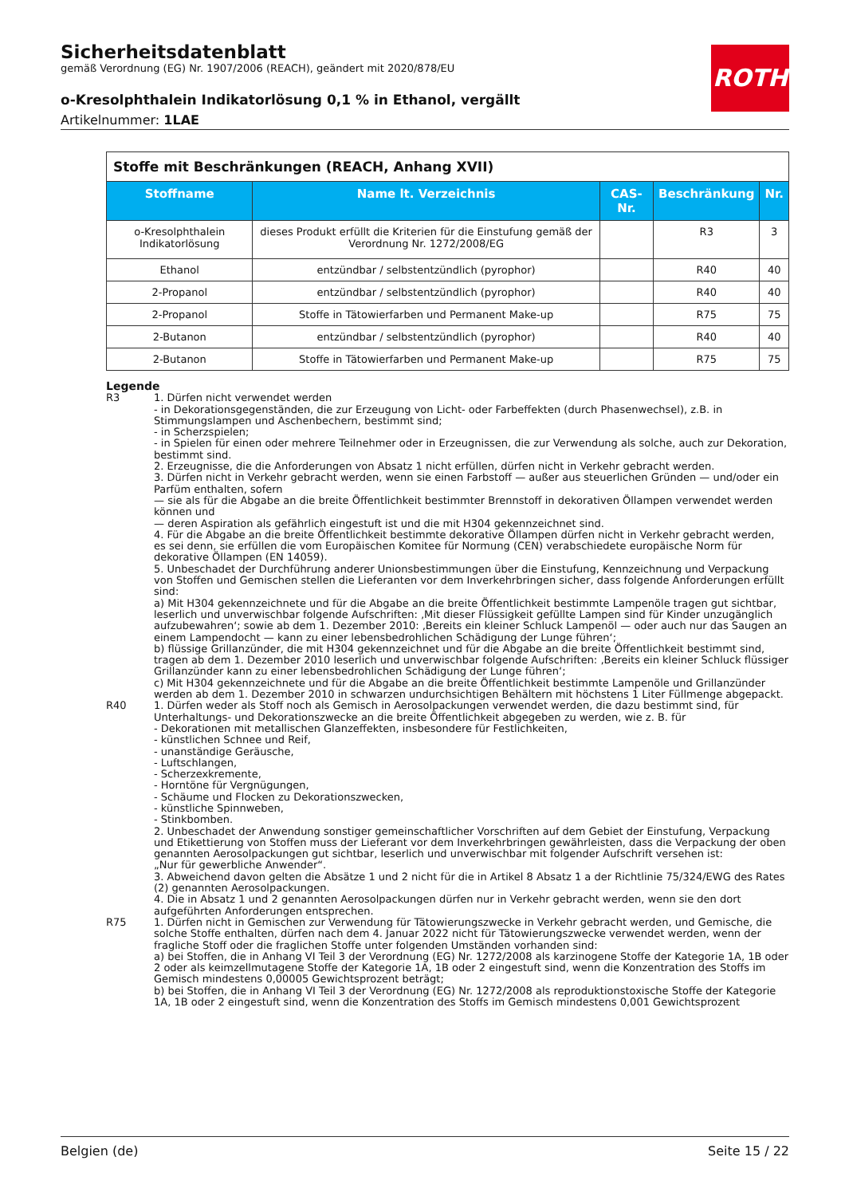ROTH
Sicherheitsdatenblatt
gemäß Verordnung (EG) Nr. 1907/2006 (REACH), geändert mit 2020/878/EU
o-Kresolphthalein Indikatorlösung 0,1 % in Ethanol, vergällt
Artikelnummer: 1LAE
| Stoffe mit Beschränkungen (REACH, Anhang XVII) | | | | |
| Stoffname | Name lt. Verzeichnis | CAS-Nr. | Beschränkung | Nr. |
| o-Kresolphthalein Indikatorlösung | dieses Produkt erfüllt die Kriterien für die Einstufung gemäß der Verord­nung Nr. 1272/2008/EG | | R3 | 3 |
| Ethanol | entzündbar / selbstentzündlich (pyro­phor) | | R40 | 40 |
| 2-Propanol | entzündbar / selbstentzündlich (pyro­phor) | | R40 | 40 |
| 2-Propanol | Stoffe in Tätowierfarben und Perma­nent Make-up | | R75 | 75 |
| 2-Butanon | entzündbar / selbstentzündlich (pyro­phor) | | R40 | 40 |
| 2-Butanon | Stoffe in Tätowierfarben und Perma­nent Make-up | | R75 | 75 |
Legende
R3 1. Dürfen nicht verwendet werden
- in Dekorationsgegenständen, die zur Erzeugung von Licht- oder Farbeffekten (durch Phasenwechsel), z.B. in Stimmungslampen und Aschenbechern, bestimmt sind;
- in Scherzspielen;
- in Spielen für einen oder mehrere Teilnehmer oder in Erzeugnissen, die zur Verwendung als solche, auch zur Dekoration, bestimmt sind.
2. Erzeugnisse, die die Anforderungen von Absatz 1 nicht erfüllen, dürfen nicht in Verkehr gebracht werden.
3. Dürfen nicht in Verkehr gebracht werden, wenn sie einen Farbstoff — außer aus steuerlichen Gründen — und/oder ein Parfüm enthalten, sofern
— sie als für die Abgabe an die breite Öffentlichkeit bestimmter Brennstoff in dekorativen Öllampen verwendet werden können und
— deren Aspiration als gefährlich eingestuft ist und die mit H304 gekennzeichnet sind.
4. Für die Abgabe an die breite Öffentlichkeit bestimmte dekorative Öllampen dürfen nicht in Verkehr gebracht werden, es sei denn, sie erfüllen die vom Europäischen Komitee für Normung (CEN) verabschiedete europäische Norm für dekorative Öllampen (EN 14059).
5. Unbeschadet der Durchführung anderer Unionsbestimmungen über die Einstufung, Kennzeichnung und Verpackung von Stoffen und Gemischen stellen die Lieferanten vor dem Inverkehrbringen sicher, dass folgende Anforderungen erfüllt sind:
a) Mit H304 gekennzeichnete und für die Abgabe an die breite Öffentlichkeit bestimmte Lampenöle tragen gut sichtbar, leserlich und unverwischbar folgende Aufschriften: ‚Mit dieser Flüssigkeit gefüllte Lampen sind für Kinder unzugänglich aufzubewahren‘; sowie ab dem 1. Dezember 2010: ‚Bereits ein kleiner Schluck Lampenöl — oder auch nur das Saugen an einem Lampendocht — kann zu einer lebensbedrohlichen Schädigung der Lunge führen‘;
b) flüssige Grillanzünder, die mit H304 gekennzeichnet und für die Abgabe an die breite Öffentlichkeit bestimmt sind, tragen ab dem 1. Dezember 2010 leserlich und unverwischbar folgende Aufschriften: ‚Bereits ein kleiner Schluck flüssiger Grillanzünder kann zu einer lebensbedrohlichen Schädigung der Lunge führen‘;
c) Mit H304 gekennzeichnete und für die Abgabe an die breite Öffentlichkeit bestimmte Lampenöle und Grillanzünder werden ab dem 1. Dezember 2010 in schwarzen undurchsichtigen Behältern mit höchstens 1 Liter Füllmenge abgepackt.
R40 1. Dürfen weder als Stoff noch als Gemisch in Aerosolpackungen verwendet werden, die dazu bestimmt sind, für Unterhaltungs- und Dekorationszwecke an die breite Öffentlichkeit abgegeben zu werden, wie z. B. für
- Dekorationen mit metallischen Glanzeffekten, insbesondere für Festlichkeiten,
- künstlichen Schnee und Reif,
- unanständige Geräusche,
- Luftschlangen,
- Scherzexkremente,
- Horntöne für Vergnügungen,
- Schäume und Flocken zu Dekorationszwecken,
- künstliche Spinnweben,
- Stinkbomben.
2. Unbeschadet der Anwendung sonstiger gemeinschaftlicher Vorschriften auf dem Gebiet der Einstufung, Verpackung und Etikettierung von Stoffen muss der Lieferant vor dem Inverkehrbringen gewährleisten, dass die Verpackung der oben genannten Aerosolpackungen gut sichtbar, leserlich und unverwischbar mit folgender Aufschrift versehen ist:
„Nur für gewerbliche Anwender“.
3. Abweichend davon gelten die Absätze 1 und 2 nicht für die in Artikel 8 Absatz 1 a der Richtlinie 75/324/EWG des Rates (2) genannten Aerosolpackungen.
4. Die in Absatz 1 und 2 genannten Aerosolpackungen dürfen nur in Verkehr gebracht werden, wenn sie den dort aufgeführten Anforderungen entsprechen.
R75 1. Dürfen nicht in Gemischen zur Verwendung für Tätowierungszwecke in Verkehr gebracht werden, und Gemische, die solche Stoffe enthalten, dürfen nach dem 4. Januar 2022 nicht für Tätowierungszwecke verwendet werden, wenn der fragliche Stoff oder die fraglichen Stoffe unter folgenden Umständen vorhanden sind:
a) bei Stoffen, die in Anhang VI Teil 3 der Verordnung (EG) Nr. 1272/2008 als karzinogene Stoffe der Kategorie 1A, 1B oder 2 oder als keimzellmutagene Stoffe der Kategorie 1A, 1B oder 2 eingestuft sind, wenn die Konzentration des Stoffs im Gemisch mindestens 0,00005 Gewichtsprozent beträgt;
b) bei Stoffen, die in Anhang VI Teil 3 der Verordnung (EG) Nr. 1272/2008 als reproduktionstoxische Stoffe der Kategorie 1A, 1B oder 2 eingestuft sind, wenn die Konzentration des Stoffs im Gemisch mindestens 0,001 Gewichtsprozent
Belgien (de) Seite 15 / 22